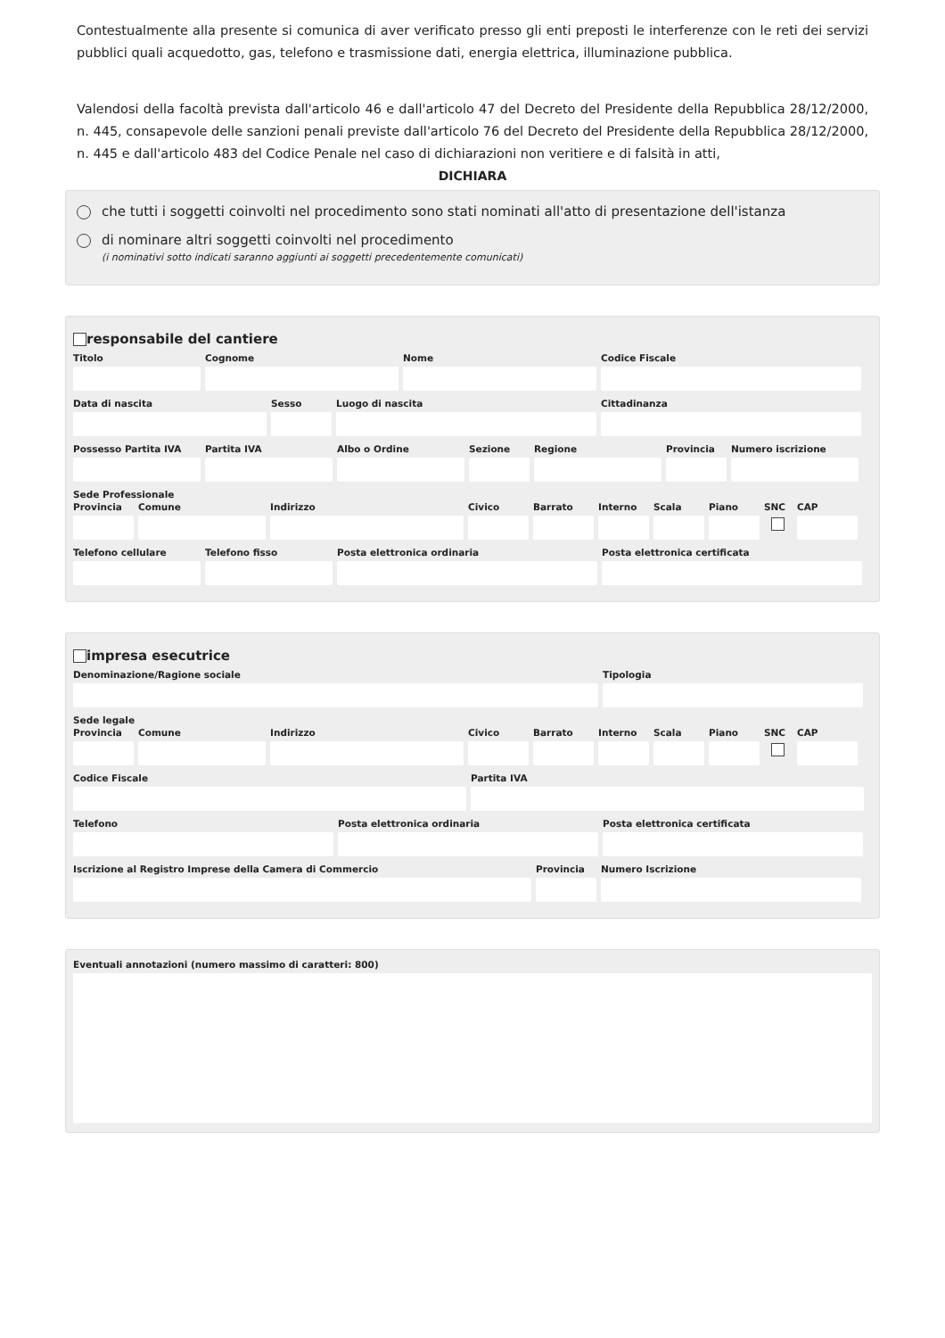Contestualmente alla presente si comunica di aver verificato presso gli enti preposti le interferenze con le reti dei servizi pubblici quali acquedotto, gas, telefono e trasmissione dati, energia elettrica, illuminazione pubblica.
Valendosi della facoltà prevista dall'articolo 46 e dall'articolo 47 del Decreto del Presidente della Repubblica 28/12/2000, n. 445, consapevole delle sanzioni penali previste dall'articolo 76 del Decreto del Presidente della Repubblica 28/12/2000, n. 445 e dall'articolo 483 del Codice Penale nel caso di dichiarazioni non veritiere e di falsità in atti,
DICHIARA
che tutti i soggetti coinvolti nel procedimento sono stati nominati all'atto di presentazione dell'istanza
di nominare altri soggetti coinvolti nel procedimento
(i nominativi sotto indicati saranno aggiunti ai soggetti precedentemente comunicati)
responsabile del cantiere
Titolo Cognome Nome Codice Fiscale
Data di nascita Sesso Luogo di nascita Cittadinanza
Possesso Partita IVA
Partita IVA Albo o Ordine Sezione Regione Provincia
Numero iscrizione
Sede Professionale
Provincia
Comune Indirizzo Civico Barrato Interno
Scala Piano SNC CAP
Telefono cellulare
Telefono fisso Posta elettronica ordinaria Posta elettronica certificata
impresa esecutrice
Denominazione/Ragione sociale Tipologia
Sede legale
Provincia
Comune Indirizzo Civico Barrato Interno
Scala Piano SNC CAP
Codice Fiscale Partita IVA
Telefono Posta elettronica ordinaria Posta elettronica certificata
Iscrizione al Registro Imprese della Camera di Commercio
Provincia
Numero Iscrizione
Eventuali annotazioni (numero massimo di caratteri: 800)